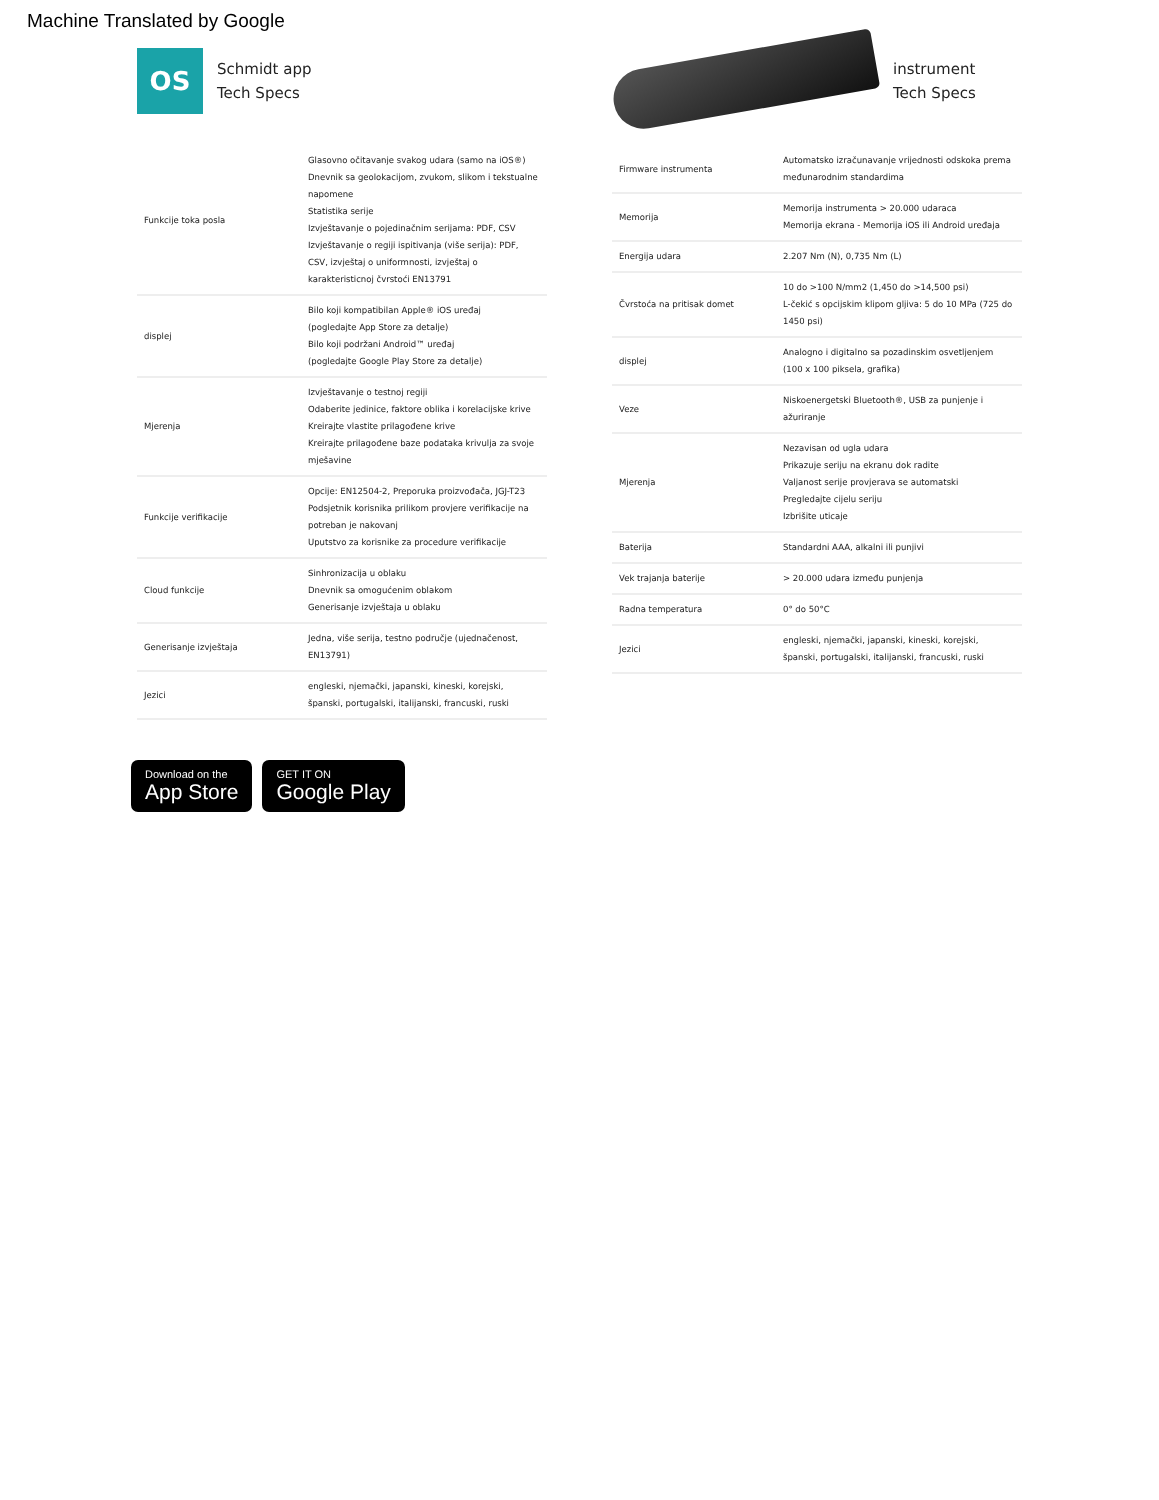Machine Translated by Google
OS
Schmidt app
Tech Specs
| Funkcije toka posla | Glasovno očitavanje svakog udara (samo na iOS®) Dnevnik sa geolokacijom, zvukom, slikom i tekstualne napomene Statistika serije Izvještavanje o pojedinačnim serijama: PDF, CSV Izvještavanje o regiji ispitivanja (više serija): PDF, CSV, izvještaj o uniformnosti, izvještaj o karakteristicnoj čvrstoći EN13791 |
| displej | Bilo koji kompatibilan Apple® iOS uređaj (pogledajte App Store za detalje) Bilo koji podržani Android™ uređaj (pogledajte Google Play Store za detalje) |
| Mjerenja | Izvještavanje o testnoj regiji Odaberite jedinice, faktore oblika i korelacijske krive Kreirajte vlastite prilagođene krive Kreirajte prilagođene baze podataka krivulja za svoje mješavine |
| Funkcije verifikacije | Opcije: EN12504-2, Preporuka proizvođača, JGJ-T23 Podsjetnik korisnika prilikom provjere verifikacije na potreban je nakovanj Uputstvo za korisnike za procedure verifikacije |
| Cloud funkcije | Sinhronizacija u oblaku Dnevnik sa omogućenim oblakom Generisanje izvještaja u oblaku |
| Generisanje izvještaja | Jedna, više serija, testno područje (ujednačenost, EN13791) |
| Jezici | engleski, njemački, japanski, kineski, korejski, španski, portugalski, italijanski, francuski, ruski |
Download on the
App Store
GET IT ON
Google Play
instrument
Tech Specs
| Firmware instrumenta | Automatsko izračunavanje vrijednosti odskoka prema međunarodnim standardima |
| Memorija | Memorija instrumenta > 20.000 udaraca Memorija ekrana - Memorija iOS ili Android uređaja |
| Energija udara | 2.207 Nm (N), 0,735 Nm (L) |
| Čvrstoća na pritisak domet | 10 do >100 N/mm2 (1,450 do >14,500 psi) L-čekić s opcijskim klipom gljiva: 5 do 10 MPa (725 do 1450 psi) |
| displej | Analogno i digitalno sa pozadinskim osvetljenjem (100 x 100 piksela, grafika) |
| Veze | Niskoenergetski Bluetooth®, USB za punjenje i ažuriranje |
| Mjerenja | Nezavisan od ugla udara Prikazuje seriju na ekranu dok radite Valjanost serije provjerava se automatski Pregledajte cijelu seriju Izbrišite uticaje |
| Baterija | Standardni AAA, alkalni ili punjivi |
| Vek trajanja baterije | > 20.000 udara između punjenja |
| Radna temperatura | 0° do 50°C |
| Jezici | engleski, njemački, japanski, kineski, korejski, španski, portugalski, italijanski, francuski, ruski |